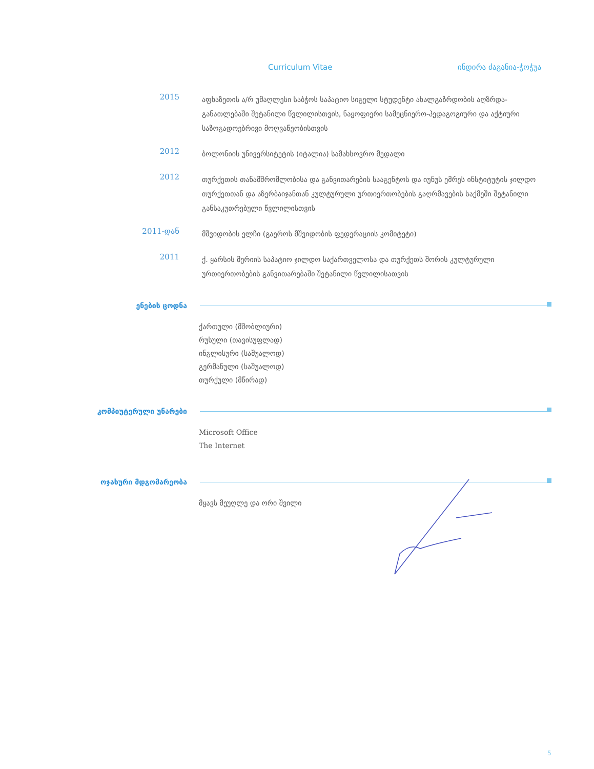Curriculum Vitae ინდირა ძაგანია-ჭოჭუა
2015
აფხაზეთის ა/რ უმაღლესი საბჭოს საპატიო სიგელი სტუდენტი ახალგაზრდობის აღზრდა-განათლებაში შეტანილი წვლილისთვის, ნაყოფიერი სამეცნიერო-პედაგოგიური და აქტიური საზოგადოებრივი მოღვაწეობისთვის
2012
ბოლონიის უნივერსიტეტის (იტალია) სამახსოვრო მედალი
2012
თურქეთის თანამშრომლობისა და განვითარების სააგენტოს და იუნუს ემრეს ინსტიტუტის ჯილდო თურქეთთან და აზერბაიჯანთან კულტურული ურთიერთობების გაღრმავების საქმეში შეტანილი განსაკუთრებული წვლილისთვის
2011-დან
მშვიდობის ელჩი (გაეროს მშვიდობის ფედერაციის კომიტეტი)
2011
ქ. ყარსის მერიის საპატიო ჯილდო საქართველოსა და თურქეთს შორის კულტურული ურთიერთობების განვითარებაში შეტანილი წვლილისათვის
ენების ცოდნა
ქართული (მშობლიური)
რუსული (თავისუფლად)
ინგლისური (საშუალოდ)
გერმანული (საშუალოდ)
თურქული (მწირად)
კომპიუტერული უნარები
Microsoft Office
The Internet
ოჯახური მდგომარეობა
მყავს მეუღლე და ორი შვილი
5